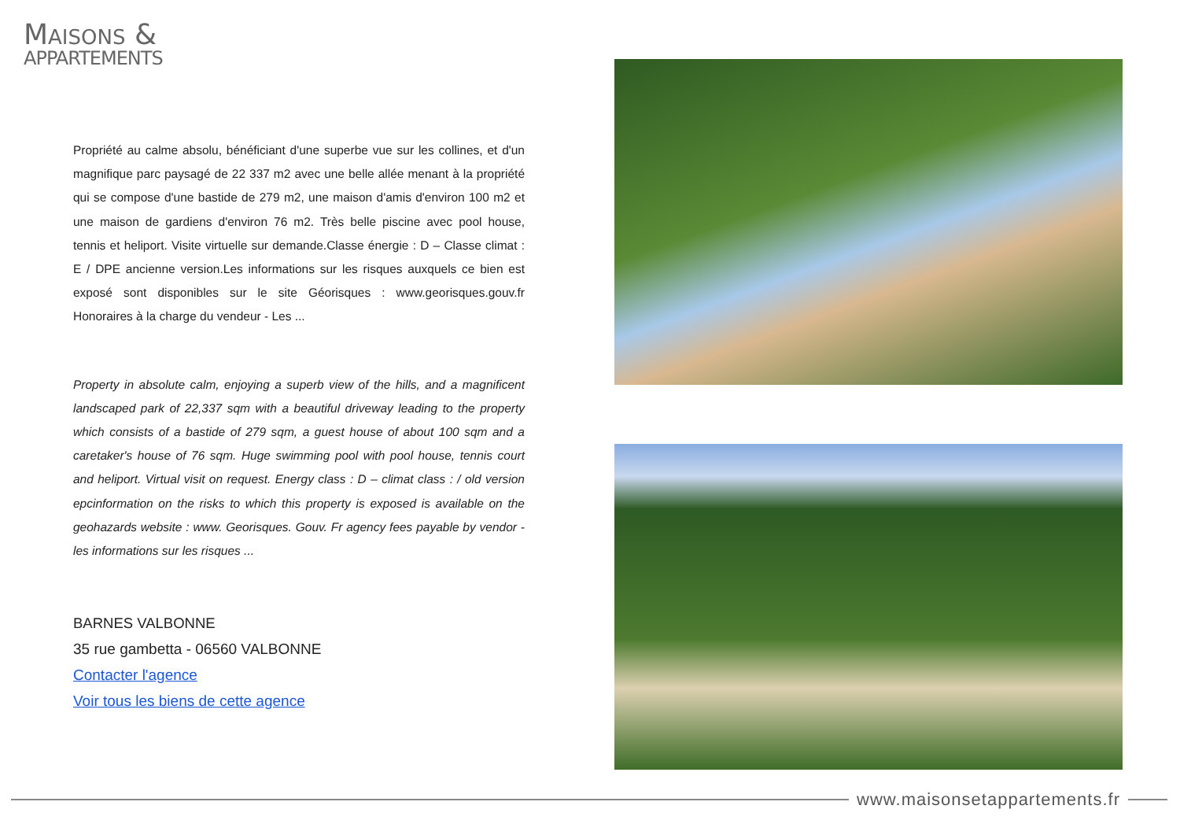MAISONS &
APPARTEMENTS
Propriété au calme absolu, bénéficiant d'une superbe vue sur les collines, et d'un magnifique parc paysagé de 22 337 m2 avec une belle allée menant à la propriété qui se compose d'une bastide de 279 m2, une maison d'amis d'environ 100 m2 et une maison de gardiens d'environ 76 m2. Très belle piscine avec pool house, tennis et heliport. Visite virtuelle sur demande.Classe énergie : D – Classe climat : E / DPE ancienne version.Les informations sur les risques auxquels ce bien est exposé sont disponibles sur le site Géorisques : www.georisques.gouv.fr Honoraires à la charge du vendeur - Les ...
Property in absolute calm, enjoying a superb view of the hills, and a magnificent landscaped park of 22,337 sqm with a beautiful driveway leading to the property which consists of a bastide of 279 sqm, a guest house of about 100 sqm and a caretaker's house of 76 sqm. Huge swimming pool with pool house, tennis court and heliport. Virtual visit on request. Energy class : D – climat class : / old version epcinformation on the risks to which this property is exposed is available on the geohazards website : www. Georisques. Gouv. Fr agency fees payable by vendor - les informations sur les risques ...
BARNES VALBONNE
35 rue gambetta - 06560 VALBONNE
Contacter l'agence
Voir tous les biens de cette agence
www.maisonsetappartements.fr